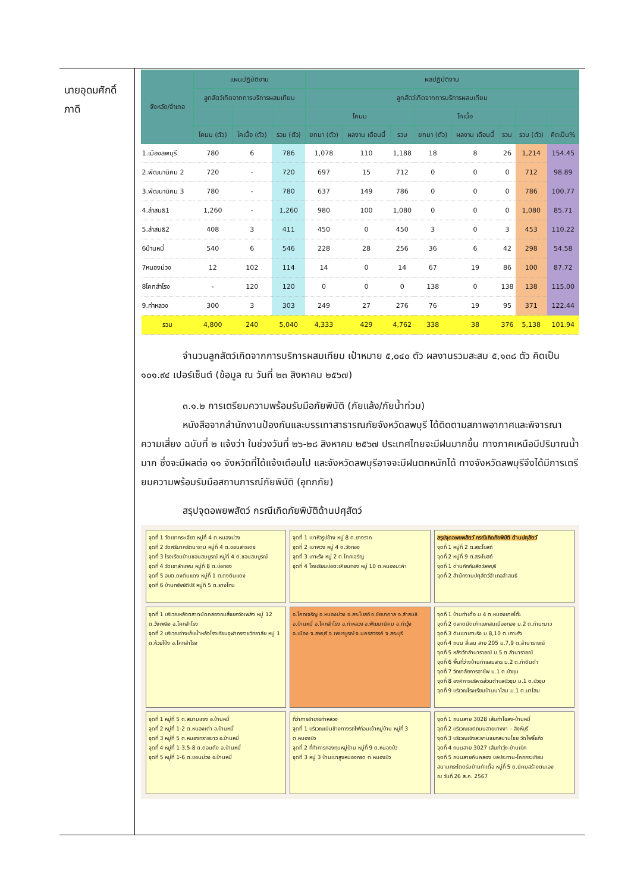นายอุดมศักดิ์
ภาดี
| จังหวัด/อำเภอ | แผนปฏิบัติงาน | | | ผลปฏิบัติงาน | | | | | | | |
| --- | --- | --- | --- | --- | --- | --- | --- | --- | --- | --- | --- |
| | ลูกสัตว์เกิดจากการบริการผสมเทียม | | | ลูกสัตว์เกิดจากการบริการผสมเทียม | | | | | | | |
| | | | | โคนม | | | โคเนื้อ | | | | |
| | โคนม (ตัว) | โคเนื้อ (ตัว) | รวม (ตัว) | ยกมา (ตัว) | ผลงาน เดือนนี้ | รวม | ยกมา (ตัว) | ผลงาน เดือนนี้ | รวม | รวม (ตัว) | คิดเป็น% |
| 1.เมืองลพบุรี | 780 | 6 | 786 | 1,078 | 110 | 1,188 | 18 | 8 | 26 | 1,214 | 154.45 |
| 2.พัฒนานิคม 2 | 720 | - | 720 | 697 | 15 | 712 | 0 | 0 | 0 | 712 | 98.89 |
| 3.พัฒนานิคม 3 | 780 | - | 780 | 637 | 149 | 786 | 0 | 0 | 0 | 786 | 100.77 |
| 4.ลำสนธิ1 | 1,260 | - | 1,260 | 980 | 100 | 1,080 | 0 | 0 | 0 | 1,080 | 85.71 |
| 5.ลำสนธิ2 | 408 | 3 | 411 | 450 | 0 | 450 | 3 | 0 | 3 | 453 | 110.22 |
| 6บ้านหมี่ | 540 | 6 | 546 | 228 | 28 | 256 | 36 | 6 | 42 | 298 | 54.58 |
| 7หนองม่วง | 12 | 102 | 114 | 14 | 0 | 14 | 67 | 19 | 86 | 100 | 87.72 |
| 8โคกสำโรง | - | 120 | 120 | 0 | 0 | 0 | 138 | 0 | 138 | 138 | 115.00 |
| 9.ท่าหลวง | 300 | 3 | 303 | 249 | 27 | 276 | 76 | 19 | 95 | 371 | 122.44 |
| รวม | 4,800 | 240 | 5,040 | 4,333 | 429 | 4,762 | 338 | 38 | 376 | 5,138 | 101.94 |
จำนวนลูกสัตว์เกิดจากการบริการผสมเทียม เป้าหมาย ๕,๐๔๐ ตัว ผลงานรวมสะสม ๕,๑๓๘ ตัว คิดเป็น ๑๐๑.๙๔ เปอร์เซ็นต์ (ข้อมูล ณ วันที่ ๒๓ สิงหาคม ๒๕๖๗)
๓.๑.๒ การเตรียมความพร้อมรับมือภัยพิบัติ (ภัยแล้ง/ภัยน้ำท่วม)
หนังสือจากสำนักงานป้องกันและบรรเทาสาธารณภัยจังหวัดลพบุรี ได้ติดตามสภาพอากาศและพิจารณาความเสี่ยง ฉบับที่ ๒ แจ้งว่า ในช่วงวันที่ ๒๖-๒๘ สิงหาคม ๒๕๖๗ ประเทศไทยจะมีฝนมากขึ้น ทางภาคเหนือมีปริมาณน้ำมาก ซึ่งจะมีผลต่อ ๑๑ จังหวัดที่ได้แจ้งเตือนไป และจังหวัดลพบุรีอาจจะมีฝนตกหนักได้ ทางจังหวัดลพบุรีจึงได้มีการเตรียมความพร้อมรับมือสถานการณ์ภัยพิบัติ (อุทกภัย)
สรุปจุดอพยพสัตว์ กรณีเกิดภัยพิบัติด้านปศุสัตว์
จุดที่ 1 วัดเขากระเจียว หมู่ที่ 4 ต.หนองม่วง
จุดที่ 2 วัดศรีนาครัตนาราม หมู่ที่ 4 ต.ชอนสารเดช
จุดที่ 3 โรงเรียนบ้านชอนสมบูรณ์ หมู่ที่ 4 ต.ชอนสมบูรณ์
จุดที่ 4 วัดเขาลำแพน หมู่ที่ 8 ต.บ่อทอง
จุดที่ 5 อบต.ดงดินแดง หมู่ที่ 1 ต.ดงดินแดง
จุดที่ 6 บ้านทรัพย์ดีปรี หมู่ที่ 5 ต.ยางโทน
จุดที่ 1 เขาหัวรูปช้าง หมู่ 8 ต.ยางราก
จุดที่ 2 เขาพวง หมู่ 4 ต.วังทอง
จุดที่ 3 เกาะรัง หมู่ 2 ต.โคกเจริญ
จุดที่ 4 โรงเรียนบ่อตะเคียนทอง หมู่ 10 ต.หนองมะค่า
สรุปจุดอพยพสัตว์ กรณีเกิดภัยพิบัติ ด้านปศุสัตว์
จุดที่ 1 หมู่ที่ 2 ต.สระโบสถ์
จุดที่ 2 หมู่ที่ 9 ต.สระโบสถ์
จุดที่ 1 ด่านกักกันสัตว์ลพบุรี
จุดที่ 2 สำนักงานปศุสัตว์อำเภอลำสนธิ
จุดที่ 1 บริเวณหลังตลาดนัดคลองถมสี่แยกวังเพลิง หมู่ 12 ต.วังเพลิง อ.โคกสำโรง
จุดที่ 2 บริเวณอ่างเก็บน้ำหลังโรงเรียนจุฬาภรราชวิทยาลัย หมู่ 1 ต.ห้วยโป่ง อ.โคกสำโรง
อ.โคกเจริญ อ.หนองม่วง อ.สระโบสถ์ อ.ชัยบาดาล อ.ลำสนธิ อ.บ้านหมี่ อ.โคกสำโรง อ.ท่าหลวง อ.พัฒนานิคม อ.ท่าวุ้ง อ.เมือง จ.ลพบุรี จ.เพชรบูรณ์ จ.นครสวรรค์ จ.สระบุรี
จุดที่ 1 บ้านท่าเดื่อ ม.4 ต.หนองยายโต๊ะ
จุดที่ 2 ตลาดนัดเก่าแยกสนเมืองทอง ม.2 ต.ท่ามะนาว
จุดที่ 3 ดินเขาเกาะรัง ม.8,10 ต.เกาะรัง
จุดที่ 4 ถนน สี่เลน สาย 205 ม.7,9 ต.ลำนารายณ์
จุดที่ 5 หลังวัดลำนารายณ์ ม.5 ต.ลำนารายณ์
จุดที่ 6 พื้นที่ว่างบ้านท่าแสมสาร ม.2 ต.ท่าดินดำ
จุดที่ 7 วิทยาลัยการอาชีพ ม.1 ต.บัวชุม
จุดที่ 8 องค์การบริหารส่วนตำบลบัวชุม ม.1 ต.บัวชุม
จุดที่ 9 บริเวณโรงเรียนบ้านนาโสม ม.1 ต.นาโสม
จุดที่ 1 หมู่ที่ 5 ต.สนามแจง อ.บ้านหมี่
จุดที่ 2 หมู่ที่ 1-2 ต.หนองเต่า อ.บ้านหมี่
จุดที่ 3 หมู่ที่ 5 ต.หนองทรายขาว อ.บ้านหมี่
จุดที่ 4 หมู่ที่ 1-3,5-8 ต.ดอนดึง อ.บ้านหมี่
จุดที่ 5 หมู่ที่ 1-6 ต.ชอนม่วง อ.บ้านหมี่
ที่ว่าการอำเภอท่าหลวง
จุดที่ 1 บริเวณเนินข้างทางรถไฟก่อนเข้าหมู่บ้าน หมู่ที่ 3 ต.หนองบัว
จุดที่ 2 ที่ทำการกองทุนหมู่บ้าน หมู่ที่ 9 ต.หนองบัว
จุดที่ 3 หมู่ 3 บ้านเขาสูงหนองกรด ต.หนองบัว
จุดที่ 1 ถนนสาย 3028 เส้นท่าโขลง-บ้านหมี่
จุดที่ 2 บริเวณเขตถนนสายบางงา – สิงห์บุรี
จุดที่ 3 บริเวณเชิงสะพานแยกสนามไชย วัดโพธิ์แก้ว
จุดที่ 4 ถนนสาย 3027 เส้นท่าวุ้ง-บ้านเบิก
จุดที่ 5 ถนนสายคันคลอง ชลประทาน-โคกกระเทียม
สนามกระโดดร่มบ้านท่าเดื่อ หมู่ที่ 5 ต.นิคมสร้างตนเอง
ณ วันที่ 26 ส.ค. 2567